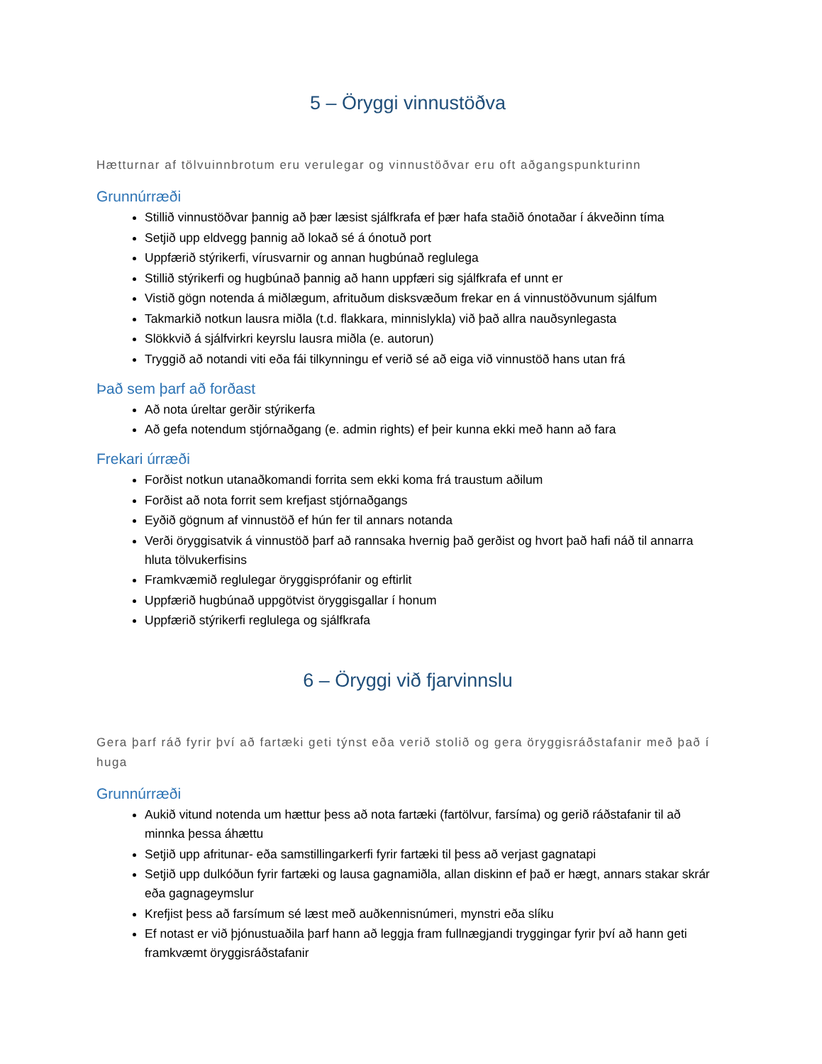5 – Öryggi vinnustöðva
Hætturnar af tölvuinnbrotum eru verulegar og vinnustöðvar eru oft aðgangspunkturinn
Grunnúrræði
Stillið vinnustöðvar þannig að þær læsist sjálfkrafa ef þær hafa staðið ónotaðar í ákveðinn tíma
Setjið upp eldvegg þannig að lokað sé á ónotuð port
Uppfærið stýrikerfi, vírusvarnir og annan hugbúnað reglulega
Stillið stýrikerfi og hugbúnað þannig að hann uppfæri sig sjálfkrafa ef unnt er
Vistið gögn notenda á miðlægum, afrituðum disksvæðum frekar en á vinnustöðvunum sjálfum
Takmarkið notkun lausra miðla (t.d. flakkara, minnislykla) við það allra nauðsynlegasta
Slökkvið á sjálfvirkri keyrslu lausra miðla (e. autorun)
Tryggið að notandi viti eða fái tilkynningu ef verið sé að eiga við vinnustöð hans utan frá
Það sem þarf að forðast
Að nota úreltar gerðir stýrikerfa
Að gefa notendum stjórnaðgang (e. admin rights) ef þeir kunna ekki með hann að fara
Frekari úrræði
Forðist notkun utanaðkomandi forrita sem ekki koma frá traustum aðilum
Forðist að nota forrit sem krefjast stjórnaðgangs
Eyðið gögnum af vinnustöð ef hún fer til annars notanda
Verði öryggisatvik á vinnustöð þarf að rannsaka hvernig það gerðist og hvort það hafi náð til annarra hluta tölvukerfisins
Framkvæmið reglulegar öryggisprófanir og eftirlit
Uppfærið hugbúnað uppgötvist öryggisgallar í honum
Uppfærið stýrikerfi reglulega og sjálfkrafa
6 – Öryggi við fjarvinnslu
Gera þarf ráð fyrir því að fartæki geti týnst eða verið stolið og gera öryggisráðstafanir með það í huga
Grunnúrræði
Aukið vitund notenda um hættur þess að nota fartæki (fartölvur, farsíma) og gerið ráðstafanir til að minnka þessa áhættu
Setjið upp afritunar- eða samstillingarkerfi fyrir fartæki til þess að verjast gagnatapi
Setjið upp dulkóðun fyrir fartæki og lausa gagnamiðla, allan diskinn ef það er hægt, annars stakar skrár eða gagnageymslur
Krefjist þess að farsímum sé læst með auðkennisnúmeri, mynstri eða slíku
Ef notast er við þjónustuaðila þarf hann að leggja fram fullnægjandi tryggingar fyrir því að hann geti framkvæmt öryggisráðstafanir